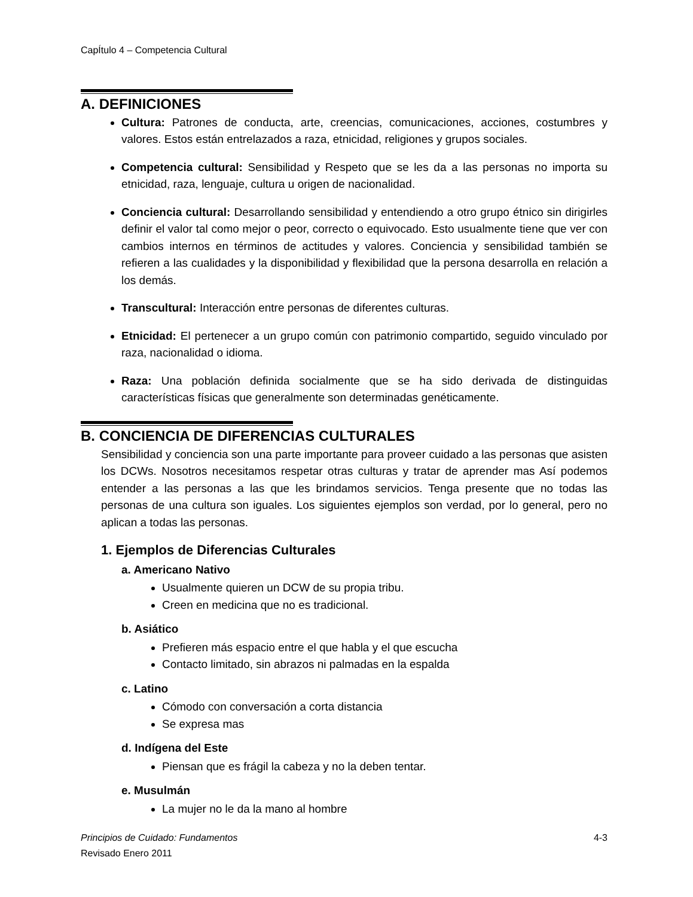CapÍtulo 4 – Competencia Cultural
A. DEFINICIONES
Cultura: Patrones de conducta, arte, creencias, comunicaciones, acciones, costumbres y valores. Estos están entrelazados a raza, etnicidad, religiones y grupos sociales.
Competencia cultural: Sensibilidad y Respeto que se les da a las personas no importa su etnicidad, raza, lenguaje, cultura u origen de nacionalidad.
Conciencia cultural: Desarrollando sensibilidad y entendiendo a otro grupo étnico sin dirigirles definir el valor tal como mejor o peor, correcto o equivocado. Esto usualmente tiene que ver con cambios internos en términos de actitudes y valores. Conciencia y sensibilidad también se refieren a las cualidades y la disponibilidad y flexibilidad que la persona desarrolla en relación a los demás.
Transcultural: Interacción entre personas de diferentes culturas.
Etnicidad: El pertenecer a un grupo común con patrimonio compartido, seguido vinculado por raza, nacionalidad o idioma.
Raza: Una población definida socialmente que se ha sido derivada de distinguidas características físicas que generalmente son determinadas genéticamente.
B. CONCIENCIA DE DIFERENCIAS CULTURALES
Sensibilidad y conciencia son una parte importante para proveer cuidado a las personas que asisten los DCWs. Nosotros necesitamos respetar otras culturas y tratar de aprender mas Así podemos entender a las personas a las que les brindamos servicios. Tenga presente que no todas las personas de una cultura son iguales. Los siguientes ejemplos son verdad, por lo general, pero no aplican a todas las personas.
1. Ejemplos de Diferencias Culturales
a. Americano Nativo
Usualmente quieren un DCW de su propia tribu.
Creen en medicina que no es tradicional.
b. Asiático
Prefieren más espacio entre el que habla y el que escucha
Contacto limitado, sin abrazos ni palmadas en la espalda
c. Latino
Cómodo con conversación a corta distancia
Se expresa mas
d. Indígena del Este
Piensan que es frágil la cabeza y no la deben tentar.
e. Musulmán
La mujer no le da la mano al hombre
Principios de Cuidado: Fundamentos
Revisado Enero 2011
4-3